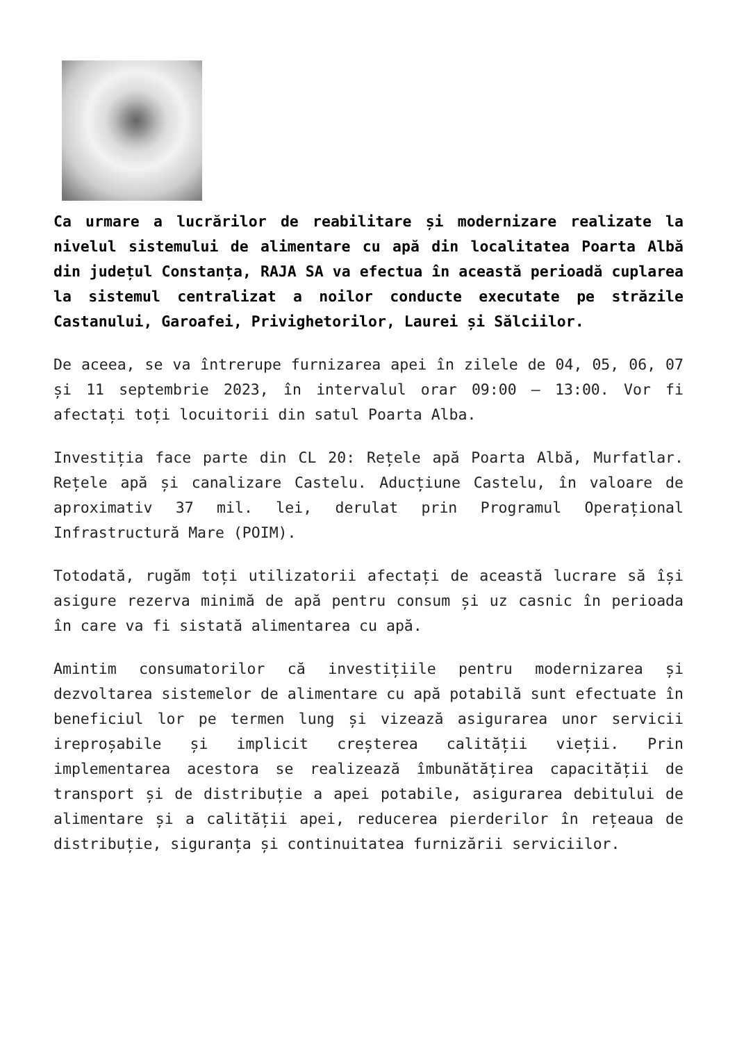Ca urmare a lucrărilor de reabilitare și modernizare realizate la nivelul sistemului de alimentare cu apă din localitatea Poarta Albă din județul Constanța, RAJA SA va efectua în această perioadă cuplarea la sistemul centralizat a noilor conducte executate pe străzile Castanului, Garoafei, Privighetorilor, Laurei și Sălciilor.
De aceea, se va întrerupe furnizarea apei în zilele de 04, 05, 06, 07 și 11 septembrie 2023, în intervalul orar 09:00 – 13:00. Vor fi afectați toți locuitorii din satul Poarta Alba.
Investiția face parte din CL 20: Rețele apă Poarta Albă, Murfatlar. Rețele apă și canalizare Castelu. Aducțiune Castelu, în valoare de aproximativ 37 mil. lei, derulat prin Programul Operațional Infrastructură Mare (POIM).
Totodată, rugăm toți utilizatorii afectați de această lucrare să își asigure rezerva minimă de apă pentru consum și uz casnic în perioada în care va fi sistată alimentarea cu apă.
Amintim consumatorilor că investițiile pentru modernizarea și dezvoltarea sistemelor de alimentare cu apă potabilă sunt efectuate în beneficiul lor pe termen lung și vizează asigurarea unor servicii ireproșabile și implicit creșterea calității vieții. Prin implementarea acestora se realizează îmbunătățirea capacității de transport și de distribuție a apei potabile, asigurarea debitului de alimentare și a calității apei, reducerea pierderilor în rețeaua de distribuție, siguranța și continuitatea furnizării serviciilor.